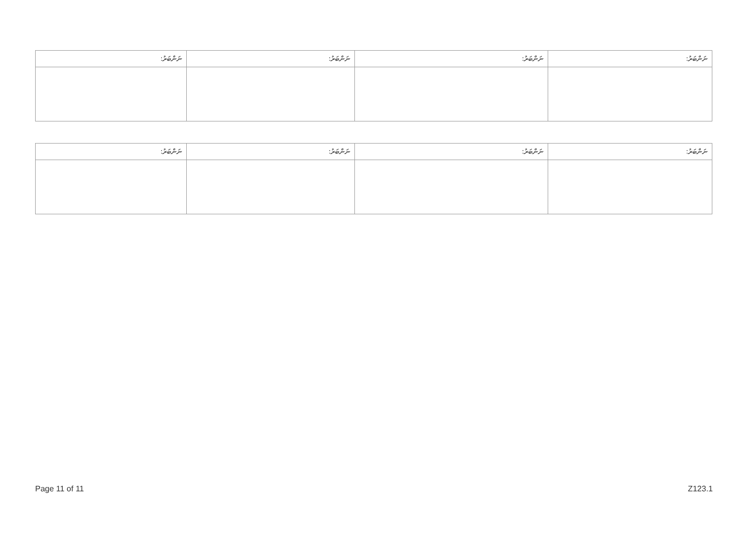| ނަންބަރު: | ނަންބަރު: | ނަންބަރު: | ނަންބަރު: |
| --- | --- | --- | --- |
| ނަންބަރު: | ނަންބަރު: | ނަންބަރު: | ނަންބަރު: |
| --- | --- | --- | --- |
Page 11 of 11 Z123.1